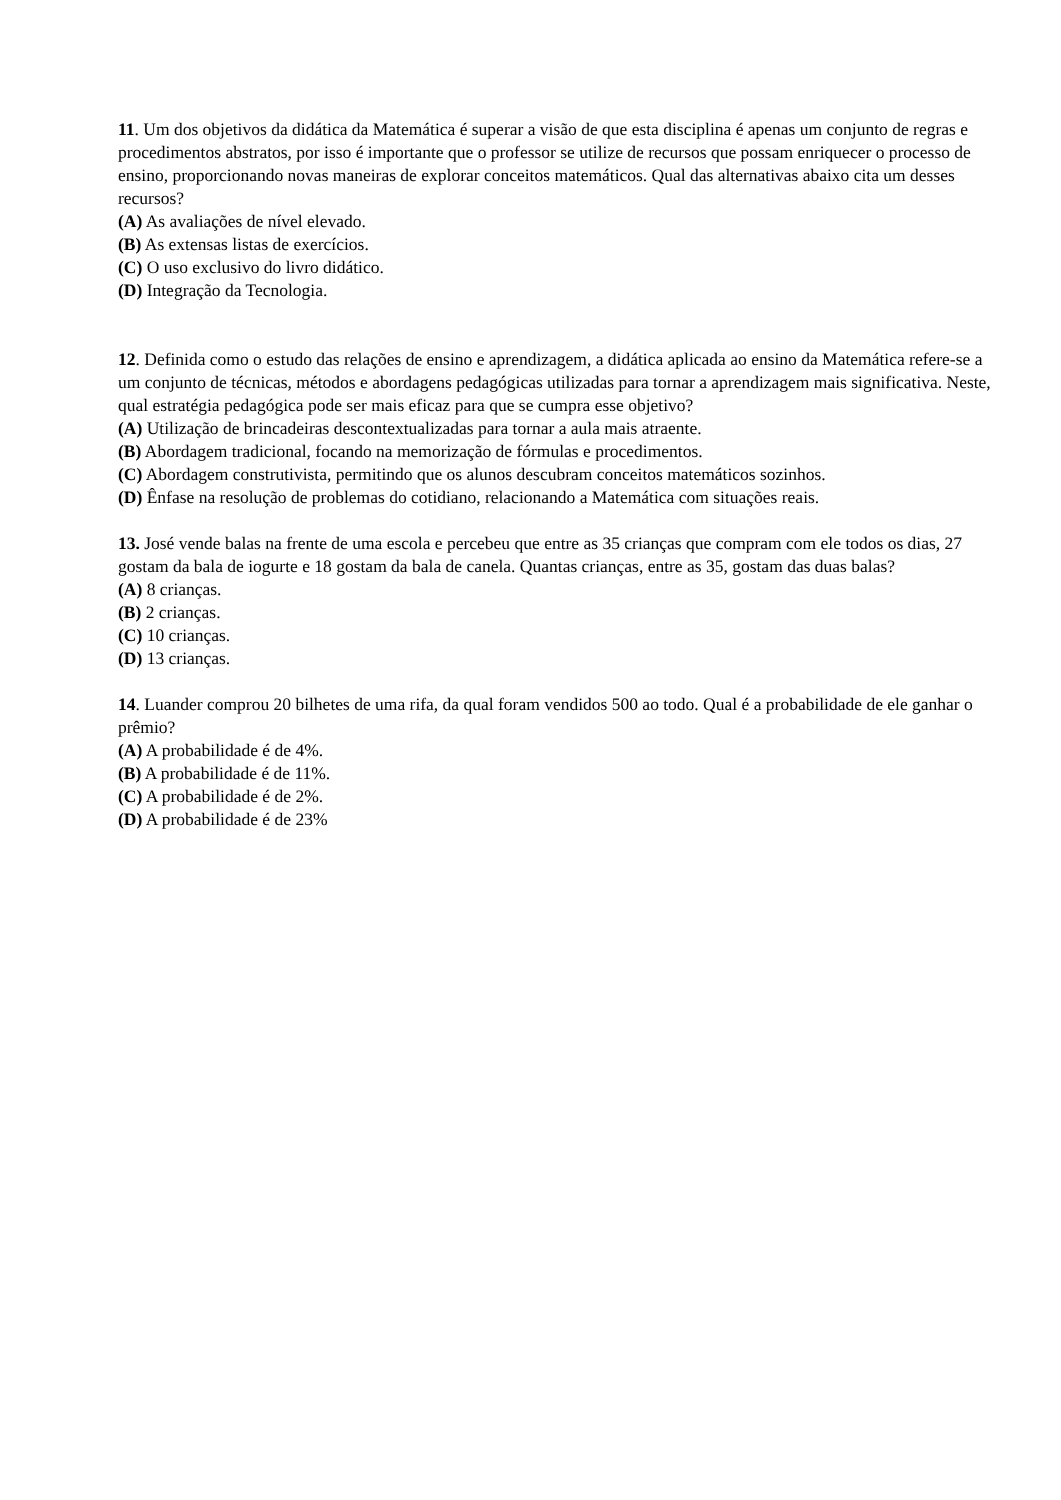11. Um dos objetivos da didática da Matemática é superar a visão de que esta disciplina é apenas um conjunto de regras e procedimentos abstratos, por isso é importante que o professor se utilize de recursos que possam enriquecer o processo de ensino, proporcionando novas maneiras de explorar conceitos matemáticos. Qual das alternativas abaixo cita um desses recursos?
(A) As avaliações de nível elevado.
(B) As extensas listas de exercícios.
(C) O uso exclusivo do livro didático.
(D) Integração da Tecnologia.
12. Definida como o estudo das relações de ensino e aprendizagem, a didática aplicada ao ensino da Matemática refere-se a um conjunto de técnicas, métodos e abordagens pedagógicas utilizadas para tornar a aprendizagem mais significativa. Neste, qual estratégia pedagógica pode ser mais eficaz para que se cumpra esse objetivo?
(A) Utilização de brincadeiras descontextualizadas para tornar a aula mais atraente.
(B) Abordagem tradicional, focando na memorização de fórmulas e procedimentos.
(C) Abordagem construtivista, permitindo que os alunos descubram conceitos matemáticos sozinhos.
(D) Ênfase na resolução de problemas do cotidiano, relacionando a Matemática com situações reais.
13. José vende balas na frente de uma escola e percebeu que entre as 35 crianças que compram com ele todos os dias, 27 gostam da bala de iogurte e 18 gostam da bala de canela. Quantas crianças, entre as 35, gostam das duas balas?
(A) 8 crianças.
(B) 2 crianças.
(C) 10 crianças.
(D) 13 crianças.
14. Luander comprou 20 bilhetes de uma rifa, da qual foram vendidos 500 ao todo. Qual é a probabilidade de ele ganhar o prêmio?
(A) A probabilidade é de 4%.
(B) A probabilidade é de 11%.
(C) A probabilidade é de 2%.
(D) A probabilidade é de 23%